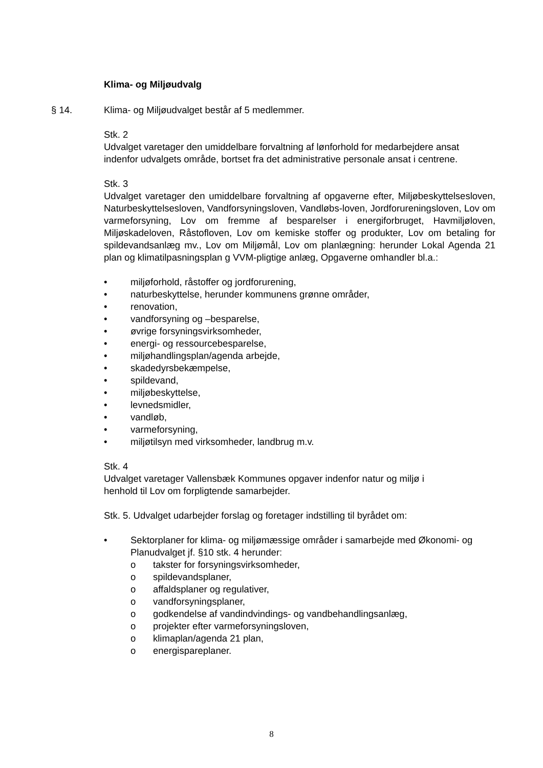Klima- og Miljøudvalg
§ 14. Klima- og Miljøudvalget består af 5 medlemmer.
Stk. 2
Udvalget varetager den umiddelbare forvaltning af lønforhold for medarbejdere ansat indenfor udvalgets område, bortset fra det administrative personale ansat i centrene.
Stk. 3
Udvalget varetager den umiddelbare forvaltning af opgaverne efter, Miljøbeskyttelsesloven, Naturbeskyttelsesloven, Vandforsyningsloven, Vandløbs-loven, Jordforureningsloven, Lov om varmeforsyning, Lov om fremme af besparelser i energiforbruget, Havmiljøloven, Miljøskadeloven, Råstofloven, Lov om kemiske stoffer og produkter, Lov om betaling for spildevandsanlæg mv., Lov om Miljømål, Lov om planlægning: herunder Lokal Agenda 21 plan og klimatilpasningsplan g VVM-pligtige anlæg, Opgaverne omhandler bl.a.:
• miljøforhold, råstoffer og jordforurening,
• naturbeskyttelse, herunder kommunens grønne områder,
• renovation,
• vandforsyning og –besparelse,
• øvrige forsyningsvirksomheder,
• energi- og ressourcebesparelse,
• miljøhandlingsplan/agenda arbejde,
• skadedyrsbekæmpelse,
• spildevand,
• miljøbeskyttelse,
• levnedsmidler,
• vandløb,
• varmeforsyning,
• miljøtilsyn med virksomheder, landbrug m.v.
Stk. 4
Udvalget varetager Vallensbæk Kommunes opgaver indenfor natur og miljø i
henhold til Lov om forpligtende samarbejder.
Stk. 5. Udvalget udarbejder forslag og foretager indstilling til byrådet om:
• Sektorplaner for klima- og miljømæssige områder i samarbejde med Økonomi- og Planudvalget jf. §10 stk. 4 herunder:
o takster for forsyningsvirksomheder,
o spildevandsplaner,
o affaldsplaner og regulativer,
o vandforsyningsplaner,
o godkendelse af vandindvindings- og vandbehandlingsanlæg,
o projekter efter varmeforsyningsloven,
o klimaplan/agenda 21 plan,
o energispareplaner.
8